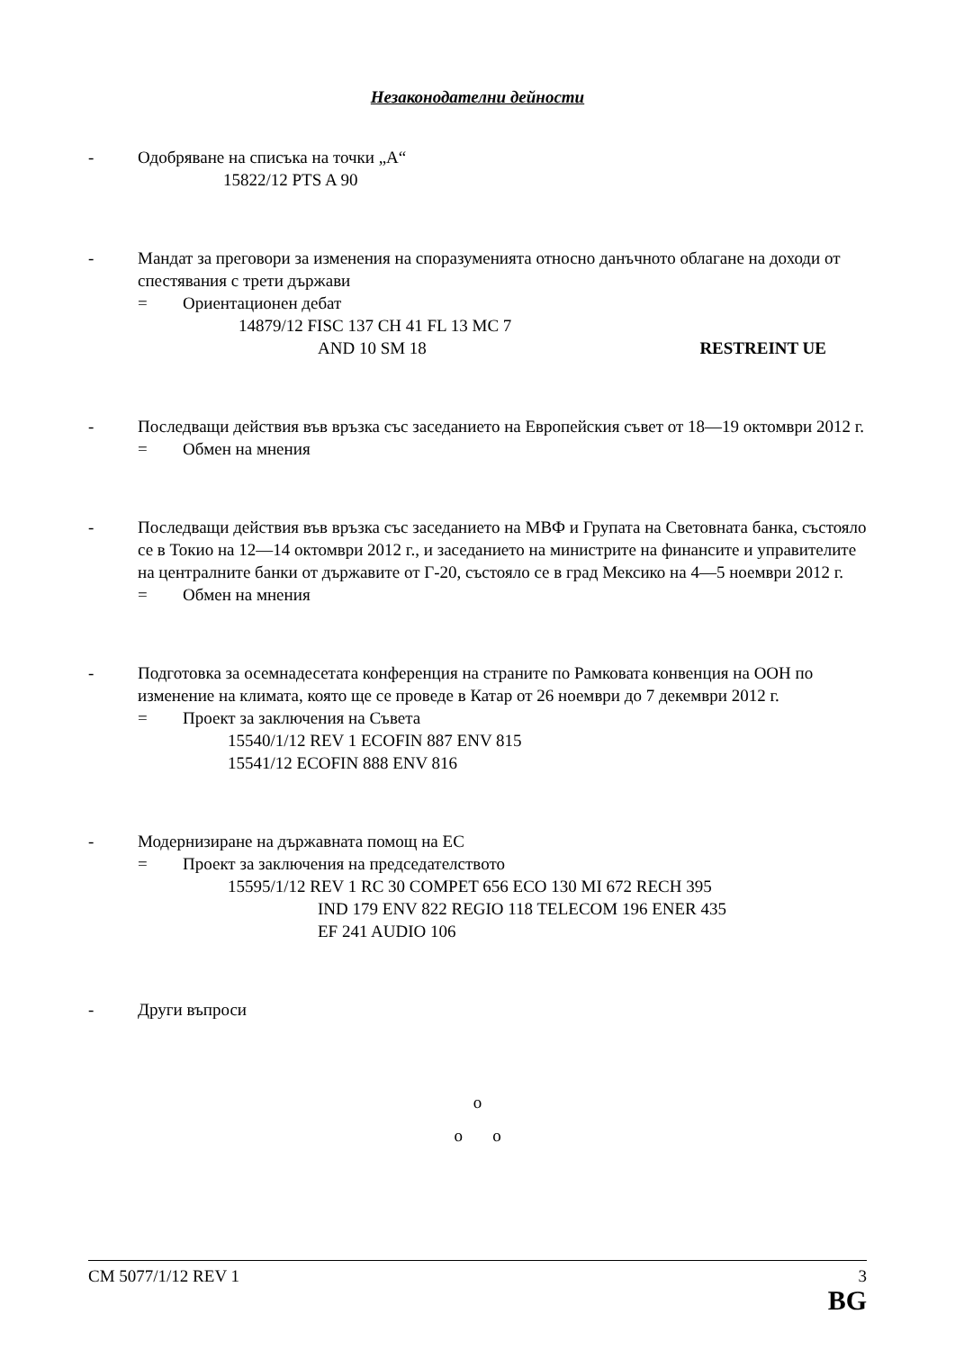Незаконодателни дейности
- Одобряване на списъка на точки „А“
15822/12 PTS A 90
- Мандат за преговори за изменения на споразуменията относно данъчното облагане на доходи от спестявания с трети държави
= Ориентационен дебат
14879/12 FISC 137 CH 41 FL 13 MC 7
AND 10 SM 18 RESTREINT UE
- Последващи действия във връзка със заседанието на Европейския съвет от 18—19 октомври 2012 г.
= Обмен на мнения
- Последващи действия във връзка със заседанието на МВФ и Групата на Световната банка, състояло се в Токио на 12—14 октомври 2012 г., и заседанието на министрите на финансите и управителите на централните банки от държавите от Г-20, състояло се в град Мексико на 4—5 ноември 2012 г.
= Обмен на мнения
- Подготовка за осемнадесетата конференция на страните по Рамковата конвенция на ООН по изменение на климата, която ще се проведе в Катар от 26 ноември до 7 декември 2012 г.
= Проект за заключения на Съвета
15540/1/12 REV 1 ECOFIN 887 ENV 815
15541/12 ECOFIN 888 ENV 816
- Модернизиране на държавната помощ на ЕС
= Проект за заключения на председателството
15595/1/12 REV 1 RC 30 COMPET 656 ECO 130 MI 672 RECH 395
IND 179 ENV 822 REGIO 118 TELECOM 196 ENER 435
EF 241 AUDIO 106
- Други въпроси
o
o o
CM 5077/1/12 REV 1 3
BG